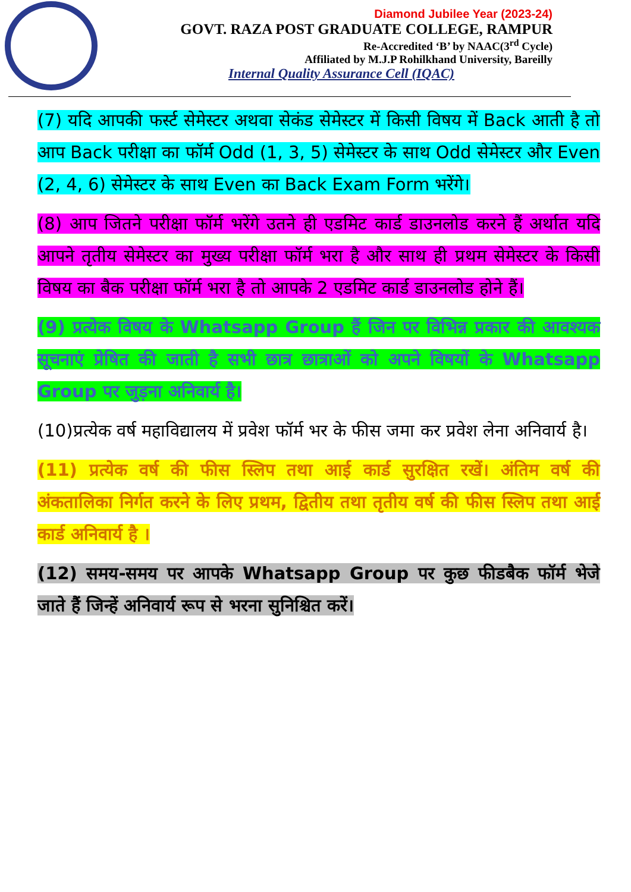Diamond Jubilee Year (2023-24)
GOVT. RAZA POST GRADUATE COLLEGE, RAMPUR
Re-Accredited ‘B’ by NAAC(3<sup>rd</sup> Cycle)
Affiliated by M.J.P Rohilkhand University, Bareilly
Internal Quality Assurance Cell (IQAC)
(7) यदि आपकी फर्स्ट सेमेस्टर अथवा सेकंड सेमेस्टर में किसी विषय में Back आती है तो आप Back परीक्षा का फॉर्म Odd (1, 3, 5) सेमेस्टर के साथ Odd सेमेस्टर और Even (2, 4, 6) सेमेस्टर के साथ Even का Back Exam Form भरेंगे।
(8) आप जितने परीक्षा फॉर्म भरेंगे उतने ही एडमिट कार्ड डाउनलोड करने हैं अर्थात यदि आपने तृतीय सेमेस्टर का मुख्य परीक्षा फॉर्म भरा है और साथ ही प्रथम सेमेस्टर के किसी विषय का बैक परीक्षा फॉर्म भरा है तो आपके 2 एडमिट कार्ड डाउनलोड होने हैं।
(9) प्रत्येक विषय के Whatsapp Group हैं जिन पर विभिन्न प्रकार की आवश्यक सूचनाएं प्रेषित की जाती है सभी छात्र छात्राओं को अपने विषयों के Whatsapp Group पर जुड़ना अनिवार्य है।
(10)प्रत्येक वर्ष महाविद्यालय में प्रवेश फॉर्म भर के फीस जमा कर प्रवेश लेना अनिवार्य है।
(11) प्रत्येक वर्ष की फीस स्लिप तथा आई कार्ड सुरक्षित रखें। अंतिम वर्ष की अंकतालिका निर्गत करने के लिए प्रथम, द्वितीय तथा तृतीय वर्ष की फीस स्लिप तथा आई कार्ड अनिवार्य है ।
(12) समय-समय पर आपके Whatsapp Group पर कुछ फीडबैक फॉर्म भेजे जाते हैं जिन्हें अनिवार्य रूप से भरना सुनिश्चित करें।